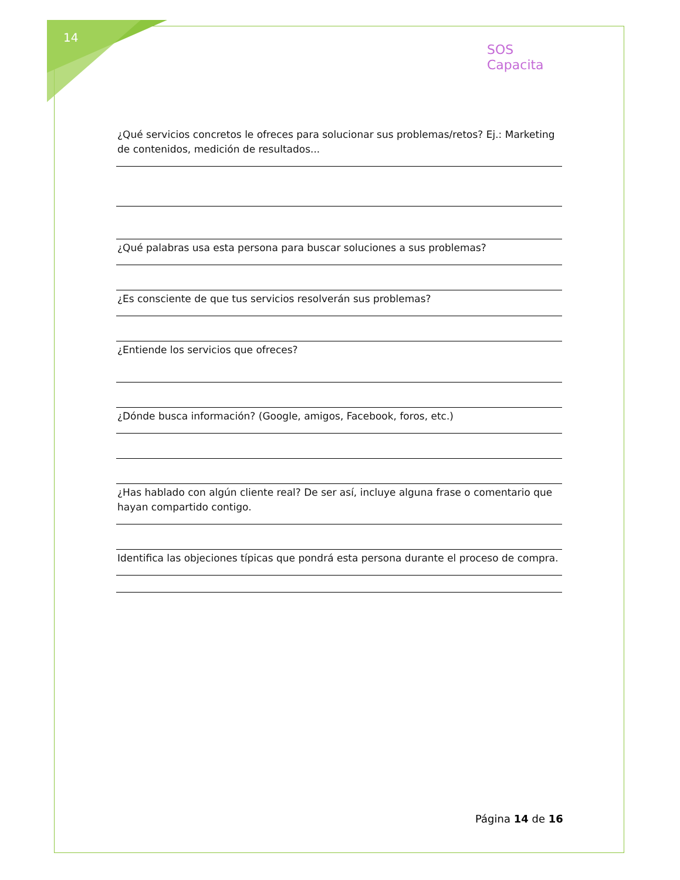14
SOS
Capacita
¿Qué servicios concretos le ofreces para solucionar sus problemas/retos? Ej.: Marketing de contenidos, medición de resultados...
¿Qué palabras usa esta persona para buscar soluciones a sus problemas?
¿Es consciente de que tus servicios resolverán sus problemas?
¿Entiende los servicios que ofreces?
¿Dónde busca información? (Google, amigos, Facebook, foros, etc.)
¿Has hablado con algún cliente real? De ser así, incluye alguna frase o comentario que hayan compartido contigo.
Identifica las objeciones típicas que pondrá esta persona durante el proceso de compra.
Página 14 de 16